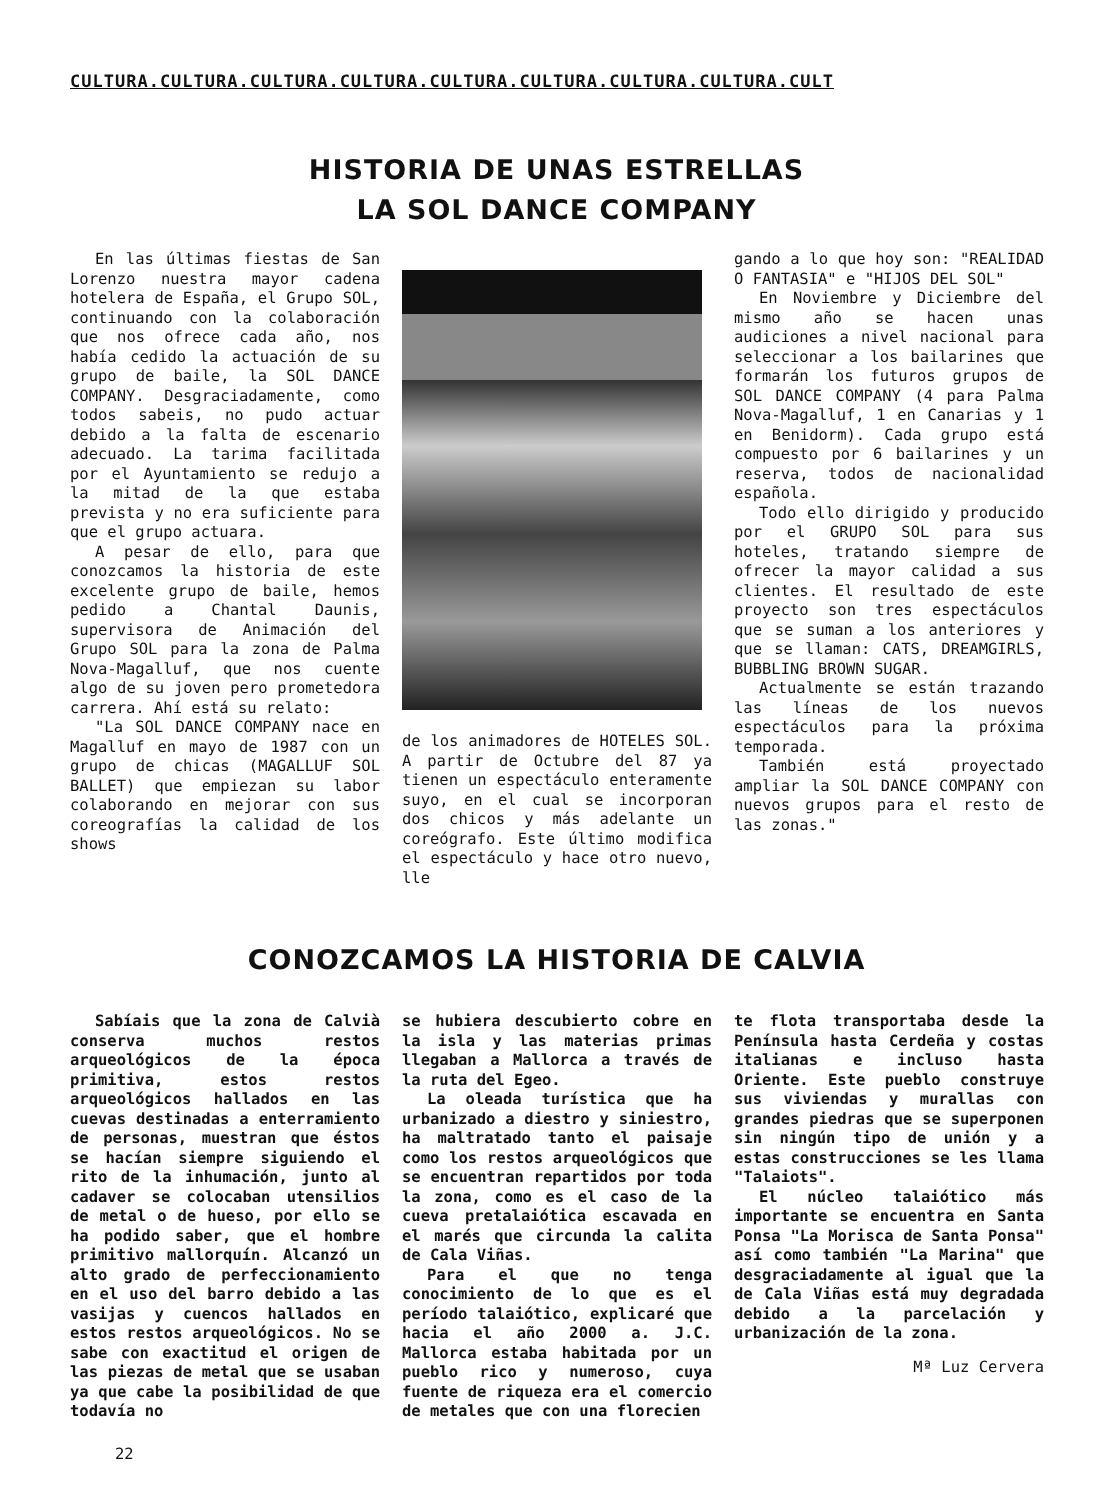CULTURA.CULTURA.CULTURA.CULTURA.CULTURA.CULTURA.CULTURA.CULTURA.CULT
HISTORIA DE UNAS ESTRELLAS
LA SOL DANCE COMPANY
En las últimas fiestas de San Lorenzo nuestra mayor cadena hotelera de España, el Grupo SOL, continuando con la colaboración que nos ofrece cada año, nos había cedido la actuación de su grupo de baile, la SOL DANCE COMPANY. Desgraciadamente, como todos sabeis, no pudo actuar debido a la falta de escenario adecuado. La tarima facilitada por el Ayuntamiento se redujo a la mitad de la que estaba prevista y no era suficiente para que el grupo actuara.
A pesar de ello, para que conozcamos la historia de este excelente grupo de baile, hemos pedido a Chantal Daunis, supervisora de Animación del Grupo SOL para la zona de Palma Nova-Magalluf, que nos cuente algo de su joven pero prometedora carrera. Ahí está su relato:
"La SOL DANCE COMPANY nace en Magalluf en mayo de 1987 con un grupo de chicas (MAGALLUF SOL BALLET) que empiezan su labor colaborando en mejorar con sus coreografías la calidad de los shows
de los animadores de HOTELES SOL. A partir de Octubre del 87 ya tienen un espectáculo enteramente suyo, en el cual se incorporan dos chicos y más adelante un coreógrafo. Este último modifica el espectáculo y hace otro nuevo, lle
gando a lo que hoy son: "REALIDAD O FANTASIA" e "HIJOS DEL SOL"
En Noviembre y Diciembre del mismo año se hacen unas audiciones a nivel nacional para seleccionar a los bailarines que formarán los futuros grupos de SOL DANCE COMPANY (4 para Palma Nova-Magalluf, 1 en Canarias y 1 en Benidorm). Cada grupo está compuesto por 6 bailarines y un reserva, todos de nacionalidad española.
Todo ello dirigido y producido por el GRUPO SOL para sus hoteles, tratando siempre de ofrecer la mayor calidad a sus clientes. El resultado de este proyecto son tres espectáculos que se suman a los anteriores y que se llaman: CATS, DREAMGIRLS, BUBBLING BROWN SUGAR.
Actualmente se están trazando las líneas de los nuevos espectáculos para la próxima temporada.
También está proyectado ampliar la SOL DANCE COMPANY con nuevos grupos para el resto de las zonas."
CONOZCAMOS LA HISTORIA DE CALVIA
Sabíais que la zona de Calvià conserva muchos restos arqueológicos de la época primitiva, estos restos arqueológicos hallados en las cuevas destinadas a enterramiento de personas, muestran que éstos se hacían siempre siguiendo el rito de la inhumación, junto al cadaver se colocaban utensilios de metal o de hueso, por ello se ha podido saber, que el hombre primitivo mallorquín. Alcanzó un alto grado de perfeccionamiento en el uso del barro debido a las vasijas y cuencos hallados en estos restos arqueológicos. No se sabe con exactitud el origen de las piezas de metal que se usaban ya que cabe la posibilidad de que todavía no
se hubiera descubierto cobre en la isla y las materias primas llegaban a Mallorca a través de la ruta del Egeo.
La oleada turística que ha urbanizado a diestro y siniestro, ha maltratado tanto el paisaje como los restos arqueológicos que se encuentran repartidos por toda la zona, como es el caso de la cueva pretalaiótica escavada en el marés que circunda la calita de Cala Viñas.
Para el que no tenga conocimiento de lo que es el período talaiótico, explicaré que hacia el año 2000 a. J.C. Mallorca estaba habitada por un pueblo rico y numeroso, cuya fuente de riqueza era el comercio de metales que con una florecien
te flota transportaba desde la Península hasta Cerdeña y costas italianas e incluso hasta Oriente. Este pueblo construye sus viviendas y murallas con grandes piedras que se superponen sin ningún tipo de unión y a estas construcciones se les llama "Talaiots".
El núcleo talaiótico más importante se encuentra en Santa Ponsa "La Morisca de Santa Ponsa" así como también "La Marina" que desgraciadamente al igual que la de Cala Viñas está muy degradada debido a la parcelación y urbanización de la zona.
Mª Luz Cervera
22